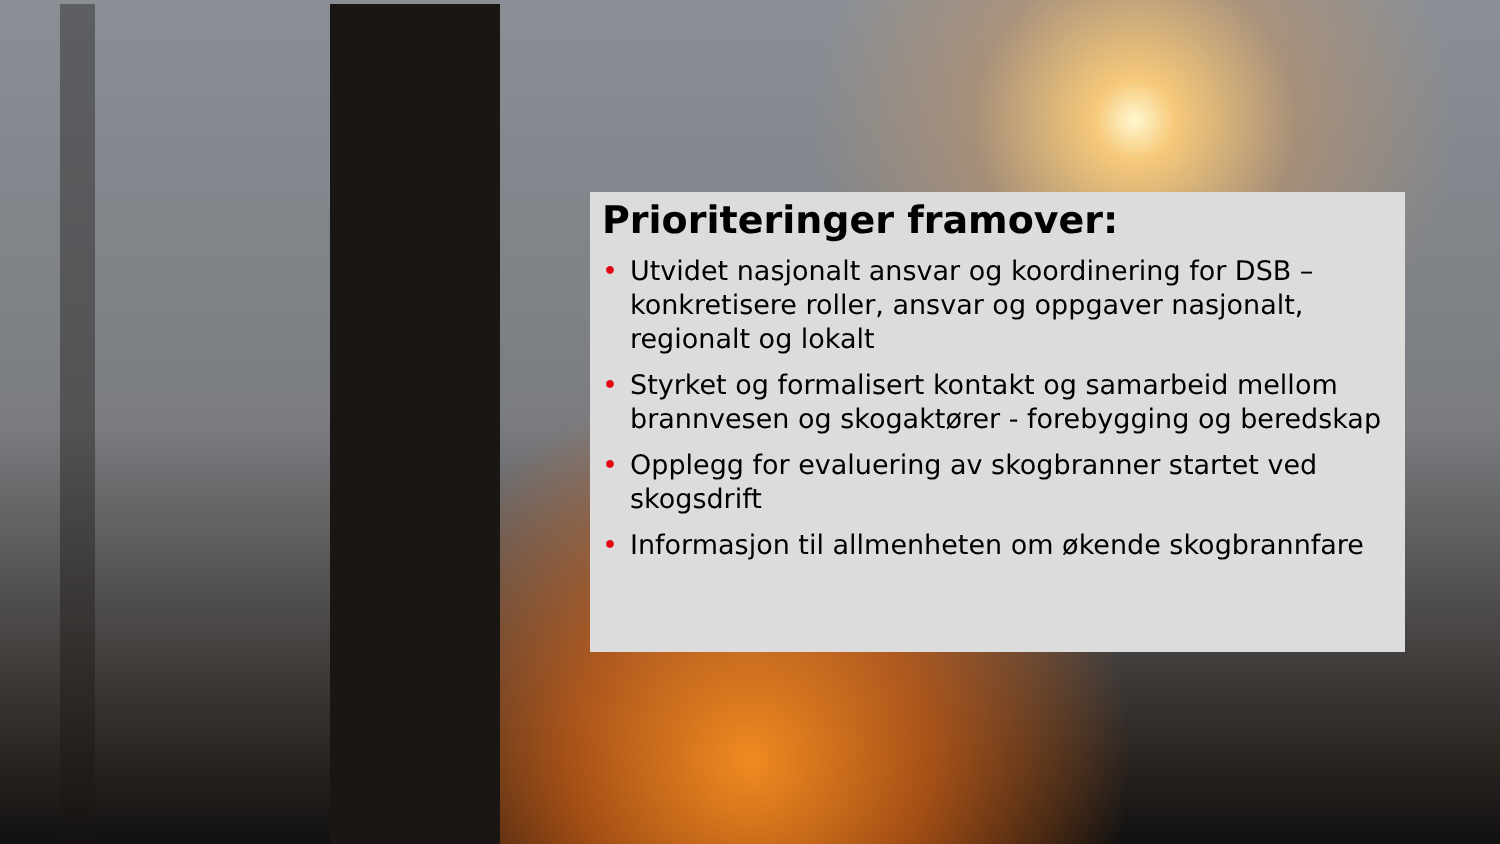Prioriteringer framover:
• Utvidet nasjonalt ansvar og koordinering for DSB – konkretisere roller, ansvar og oppgaver nasjonalt, regionalt og lokalt
• Styrket og formalisert kontakt og samarbeid mellom brannvesen og skogaktører - forebygging og beredskap
• Opplegg for evaluering av skogbranner startet ved skogsdrift
• Informasjon til allmenheten om økende skogbrannfare